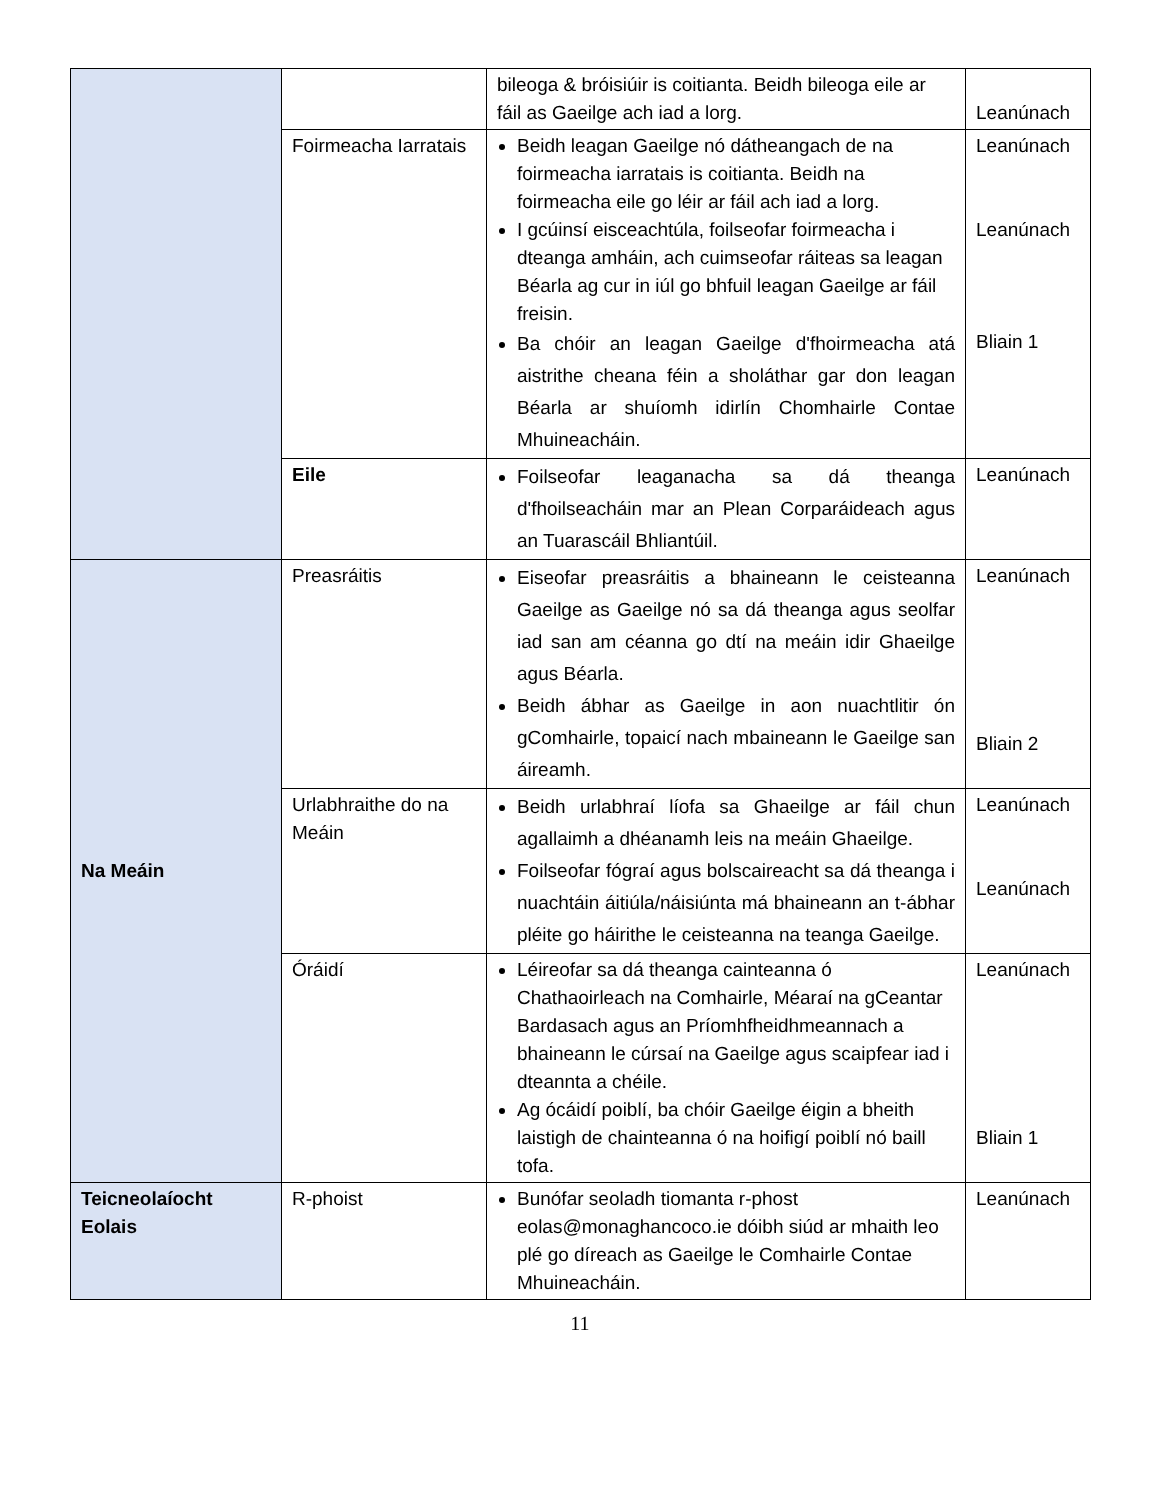| | | bileoga & bróisiúir is coitianta. Beidh bileoga eile ar fáil as Gaeilge ach iad a lorg. | Leanúnach |
| | Foirmeacha Iarratais | Beidh leagan Gaeilge nó dátheangach de na foirmeacha iarratais is coitianta. Beidh na foirmeacha eile go léir ar fáil ach iad a lorg. I gcúinsí eisceachtúla, foilseofar foirmeacha i dteanga amháin, ach cuimseofar ráiteas sa leagan Béarla ag cur in iúl go bhfuil leagan Gaeilge ar fáil freisin. Ba chóir an leagan Gaeilge d'fhoirmeacha atá aistrithe cheana féin a sholáthar gar don leagan Béarla ar shuíomh idirlín Chomhairle Contae Mhuineacháin. | Leanúnach Leanúnach Bliain 1 |
| | Eile | Foilseofar leaganacha sa dá theanga d'fhoilseacháin mar an Plean Corparáideach agus an Tuarascáil Bhliantúil. | Leanúnach |
| Na Meáin | Preasráitis | Eiseofar preasráitis a bhaineann le ceisteanna Gaeilge as Gaeilge nó sa dá theanga agus seolfar iad san am céanna go dtí na meáin idir Ghaeilge agus Béarla. Beidh ábhar as Gaeilge in aon nuachtlitir ón gComhairle, topaicí nach mbaineann le Gaeilge san áireamh. | Leanúnach Bliain 2 |
| | Urlabhraithe do na Meáin | Beidh urlabhraí líofa sa Ghaeilge ar fáil chun agallaimh a dhéanamh leis na meáin Ghaeilge. Foilseofar fógraí agus bolscaireacht sa dá theanga i nuachtáin áitiúla/náisiúnta má bhaineann an t-ábhar pléite go háirithe le ceisteanna na teanga Gaeilge. | Leanúnach Leanúnach |
| | Óráidí | Léireofar sa dá theanga cainteanna ó Chathaoirleach na Comhairle, Méaraí na gCeantar Bardasach agus an Príomhfheidhmeannach a bhaineann le cúrsaí na Gaeilge agus scaipfear iad i dteannta a chéile. Ag ócáidí poiblí, ba chóir Gaeilge éigin a bheith laistigh de chainteanna ó na hoifigí poiblí nó baill tofa. | Leanúnach Bliain 1 |
| Teicneolaíocht Eolais | R-phoist | Bunófar seoladh tiomanta r-phost eolas@monaghancoco.ie dóibh siúd ar mhaith leo plé go díreach as Gaeilge le Comhairle Contae Mhuineacháin. | Leanúnach |
11